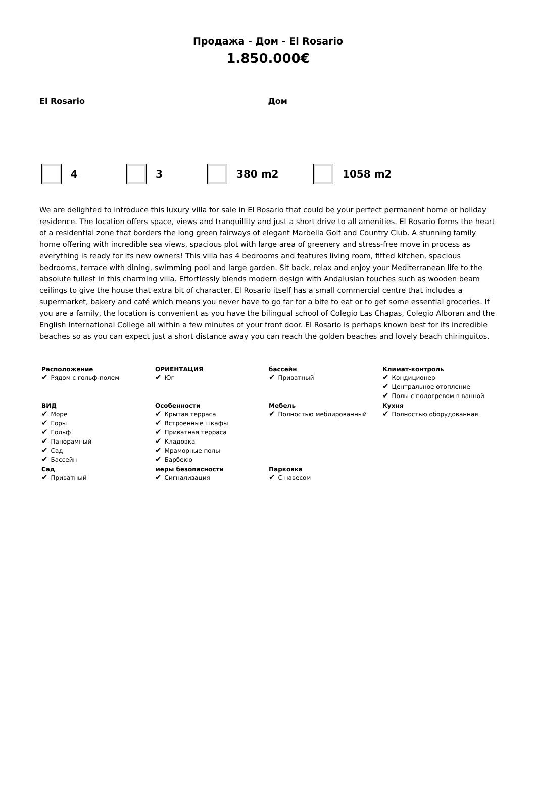Продажа - Дом - El Rosario
1.850.000€
El Rosario Дом
4 3 380 m2 1058 m2
We are delighted to introduce this luxury villa for sale in El Rosario that could be your perfect permanent home or holiday residence. The location offers space, views and tranquillity and just a short drive to all amenities. El Rosario forms the heart of a residential zone that borders the long green fairways of elegant Marbella Golf and Country Club. A stunning family home offering with incredible sea views, spacious plot with large area of greenery and stress-free move in process as everything is ready for its new owners! This villa has 4 bedrooms and features living room, fitted kitchen, spacious bedrooms, terrace with dining, swimming pool and large garden. Sit back, relax and enjoy your Mediterranean life to the absolute fullest in this charming villa. Effortlessly blends modern design with Andalusian touches such as wooden beam ceilings to give the house that extra bit of character. El Rosario itself has a small commercial centre that includes a supermarket, bakery and café which means you never have to go far for a bite to eat or to get some essential groceries. If you are a family, the location is convenient as you have the bilingual school of Colegio Las Chapas, Colegio Alboran and the English International College all within a few minutes of your front door. El Rosario is perhaps known best for its incredible beaches so as you can expect just a short distance away you can reach the golden beaches and lovely beach chiringuitos.
| Расположение ✔ Рядом с гольф-полем | ОРИЕНТАЦИЯ ✔ Юг | бассейн ✔ Приватный | Климат-контроль ✔ Кондиционер ✔ Центральное отопление ✔ Полы с подогревом в ванной |
| ВИД ✔ Море ✔ Горы ✔ Гольф ✔ Панорамный ✔ Сад ✔ Бассейн | Особенности ✔ Крытая терраса ✔ Встроенные шкафы ✔ Приватная терраса ✔ Кладовка ✔ Мраморные полы ✔ Барбекю | Мебель ✔ Полностью меблированный | Кухня ✔ Полностью оборудованная |
| Сад ✔ Приватный | меры безопасности ✔ Сигнализация | Парковка ✔ С навесом | |